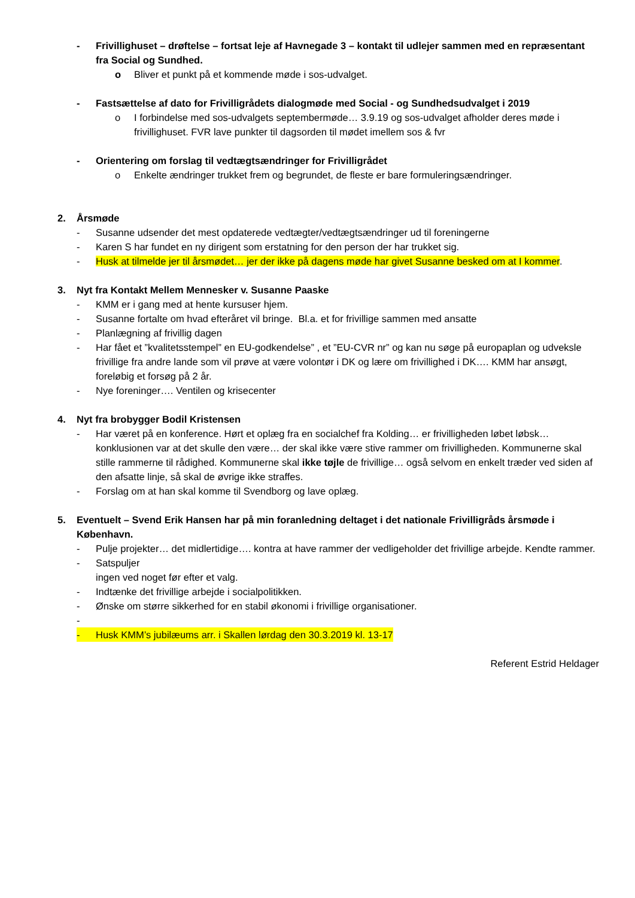- Frivillighuset – drøftelse – fortsat leje af Havnegade 3 – kontakt til udlejer sammen med en repræsentant fra Social og Sundhed.
o Bliver et punkt på et kommende møde i sos-udvalget.
- Fastsættelse af dato for Frivilligrådets dialogmøde med Social - og Sundhedsudvalget i 2019
o I forbindelse med sos-udvalgets septembermøde… 3.9.19 og sos-udvalget afholder deres møde i frivillighuset. FVR lave punkter til dagsorden til mødet imellem sos & fvr
- Orientering om forslag til vedtægtsændringer for Frivilligrådet
o Enkelte ændringer trukket frem og begrundet, de fleste er bare formuleringsændringer.
2. Årsmøde
- Susanne udsender det mest opdaterede vedtægter/vedtægtsændringer ud til foreningerne
- Karen S har fundet en ny dirigent som erstatning for den person der har trukket sig.
- Husk at tilmelde jer til årsmødet… jer der ikke på dagens møde har givet Susanne besked om at I kommer.
3. Nyt fra Kontakt Mellem Mennesker v. Susanne Paaske
- KMM er i gang med at hente kursuser hjem.
- Susanne fortalte om hvad efteråret vil bringe. Bl.a. et for frivillige sammen med ansatte
- Planlægning af frivillig dagen
- Har fået et ”kvalitetsstempel” en EU-godkendelse” , et ”EU-CVR nr” og kan nu søge på europaplan og udveksle frivillige fra andre lande som vil prøve at være volontør i DK og lære om frivillighed i DK…. KMM har ansøgt, foreløbig et forsøg på 2 år.
- Nye foreninger…. Ventilen og krisecenter
4. Nyt fra brobygger Bodil Kristensen
- Har været på en konference. Hørt et oplæg fra en socialchef fra Kolding… er frivilligheden løbet løbsk… konklusionen var at det skulle den være… der skal ikke være stive rammer om frivilligheden. Kommunerne skal stille rammerne til rådighed. Kommunerne skal ikke tøjle de frivillige… også selvom en enkelt træder ved siden af den afsatte linje, så skal de øvrige ikke straffes.
- Forslag om at han skal komme til Svendborg og lave oplæg.
5. Eventuelt – Svend Erik Hansen har på min foranledning deltaget i det nationale Frivilligråds årsmøde i København.
- Pulje projekter… det midlertidige…. kontra at have rammer der vedligeholder det frivillige arbejde. Kendte rammer.
- Satspuljer
ingen ved noget før efter et valg.
- Indtænke det frivillige arbejde i socialpolitikken.
- Ønske om større sikkerhed for en stabil økonomi i frivillige organisationer.
-
- Husk KMM’s jubilæums arr. i Skallen lørdag den 30.3.2019 kl. 13-17
Referent Estrid Heldager